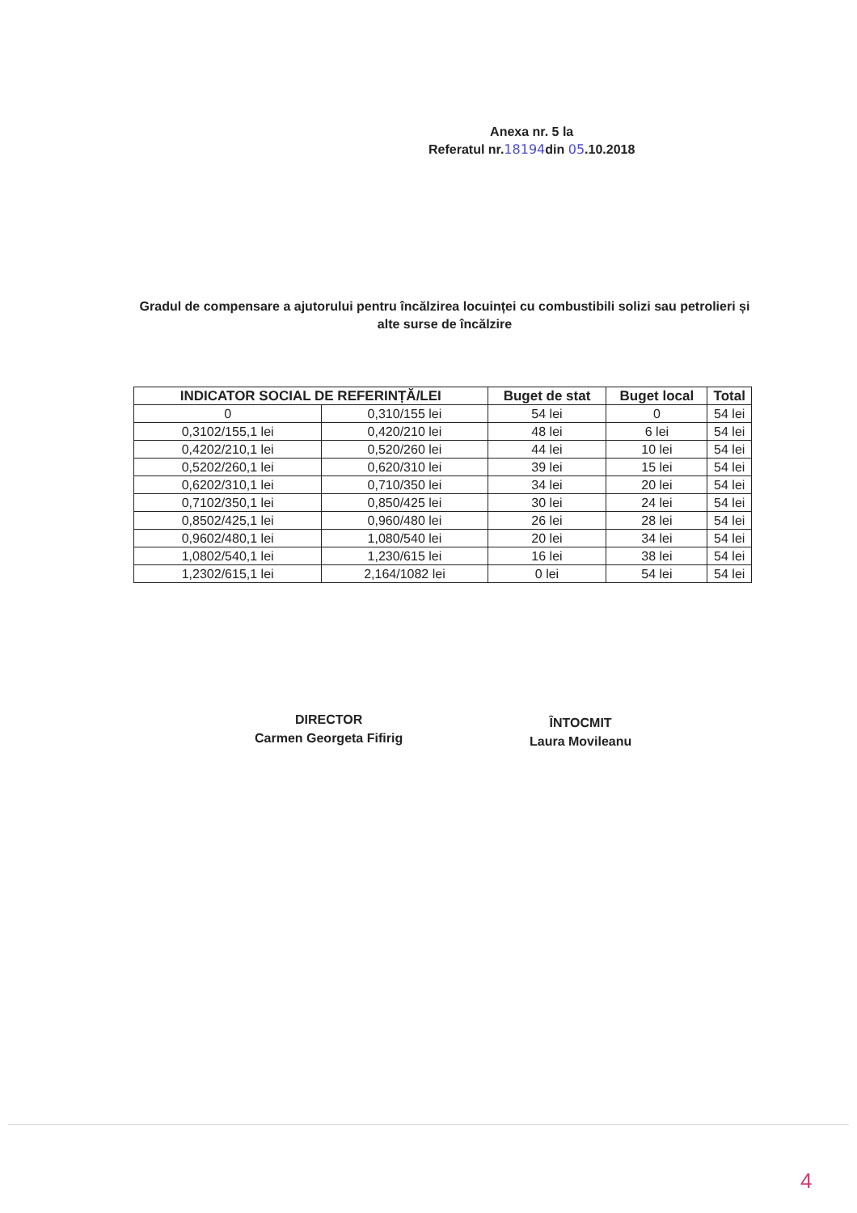Anexa nr. 5 la
Referatul nr.18194din 05.10.2018
Gradul de compensare a ajutorului pentru încălzirea locuinței cu combustibili solizi sau petrolieri și alte surse de încălzire
| INDICATOR SOCIAL DE REFERINȚĂ/LEI | | Buget de stat | Buget local | Total |
| --- | --- | --- | --- | --- |
| 0 | 0,310/155 lei | 54 lei | 0 | 54 lei |
| 0,3102/155,1 lei | 0,420/210 lei | 48 lei | 6 lei | 54 lei |
| 0,4202/210,1 lei | 0,520/260 lei | 44 lei | 10 lei | 54 lei |
| 0,5202/260,1 lei | 0,620/310 lei | 39 lei | 15 lei | 54 lei |
| 0,6202/310,1 lei | 0,710/350 lei | 34 lei | 20 lei | 54 lei |
| 0,7102/350,1 lei | 0,850/425 lei | 30 lei | 24 lei | 54 lei |
| 0,8502/425,1 lei | 0,960/480 lei | 26 lei | 28 lei | 54 lei |
| 0,9602/480,1 lei | 1,080/540 lei | 20 lei | 34 lei | 54 lei |
| 1,0802/540,1 lei | 1,230/615 lei | 16 lei | 38 lei | 54 lei |
| 1,2302/615,1 lei | 2,164/1082 lei | 0 lei | 54 lei | 54 lei |
DIRECTOR
Carmen Georgeta Fifirig
ÎNTOCMIT
Laura Movileanu
4